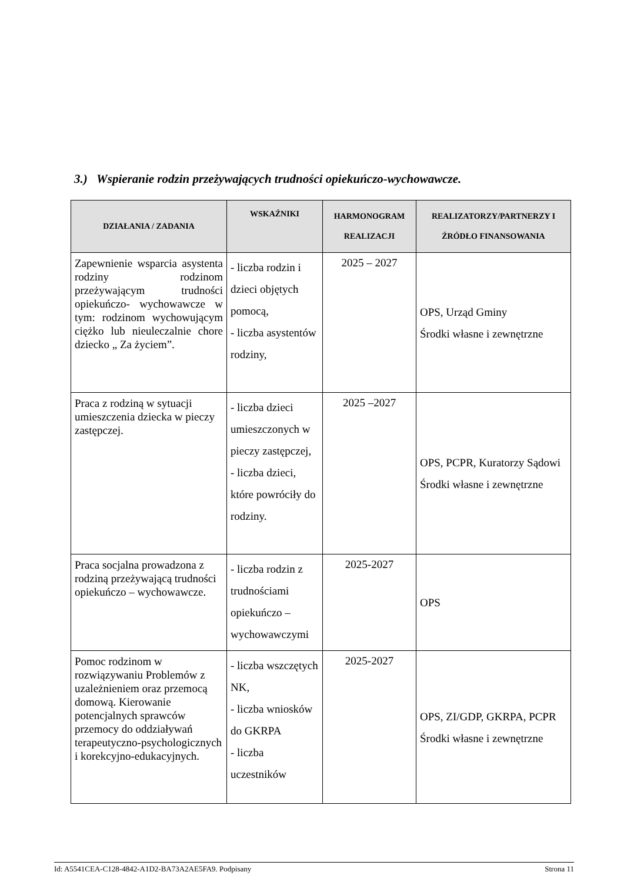3.) Wspieranie rodzin przeżywających trudności opiekuńczo-wychowawcze.
| DZIAŁANIA / ZADANIA | WSKAŹNIKI | HARMONOGRAM REALIZACJI | REALIZATORZY/PARTNERZY I ŹRÓDŁO FINANSOWANIA |
| --- | --- | --- | --- |
| Zapewnienie wsparcia asystenta rodziny rodzinom przeżywającym trudności opiekuńczo- wychowawcze w tym: rodzinom wychowującym ciężko lub nieuleczalnie chore dziecko „ Za życiem”. | - liczba rodzin i dzieci objętych pomocą, - liczba asystentów rodziny, | 2025 – 2027 | OPS, Urząd Gminy Środki własne i zewnętrzne |
| Praca z rodziną w sytuacji umieszczenia dziecka w pieczy zastępczej. | - liczba dzieci umieszczonych w pieczy zastępczej, - liczba dzieci, które powróciły do rodziny. | 2025 –2027 | OPS, PCPR, Kuratorzy Sądowi Środki własne i zewnętrzne |
| Praca socjalna prowadzona z rodziną przeżywającą trudności opiekuńczo – wychowawcze. | - liczba rodzin z trudnościami opiekuńczo – wychowawczymi | 2025-2027 | OPS |
| Pomoc rodzinom w rozwiązywaniu Problemów z uzależnieniem oraz przemocą domową. Kierowanie potencjalnych sprawców przemocy do oddziaływań terapeutyczno-psychologicznych i korekcyjno-edukacyjnych. | - liczba wszczętych NK, - liczba wniosków do GKRPA - liczba uczestników | 2025-2027 | OPS, ZI/GDP, GKRPA, PCPR Środki własne i zewnętrzne |
Id: A5541CEA-C128-4842-A1D2-BA73A2AE5FA9. Podpisany Strona 11